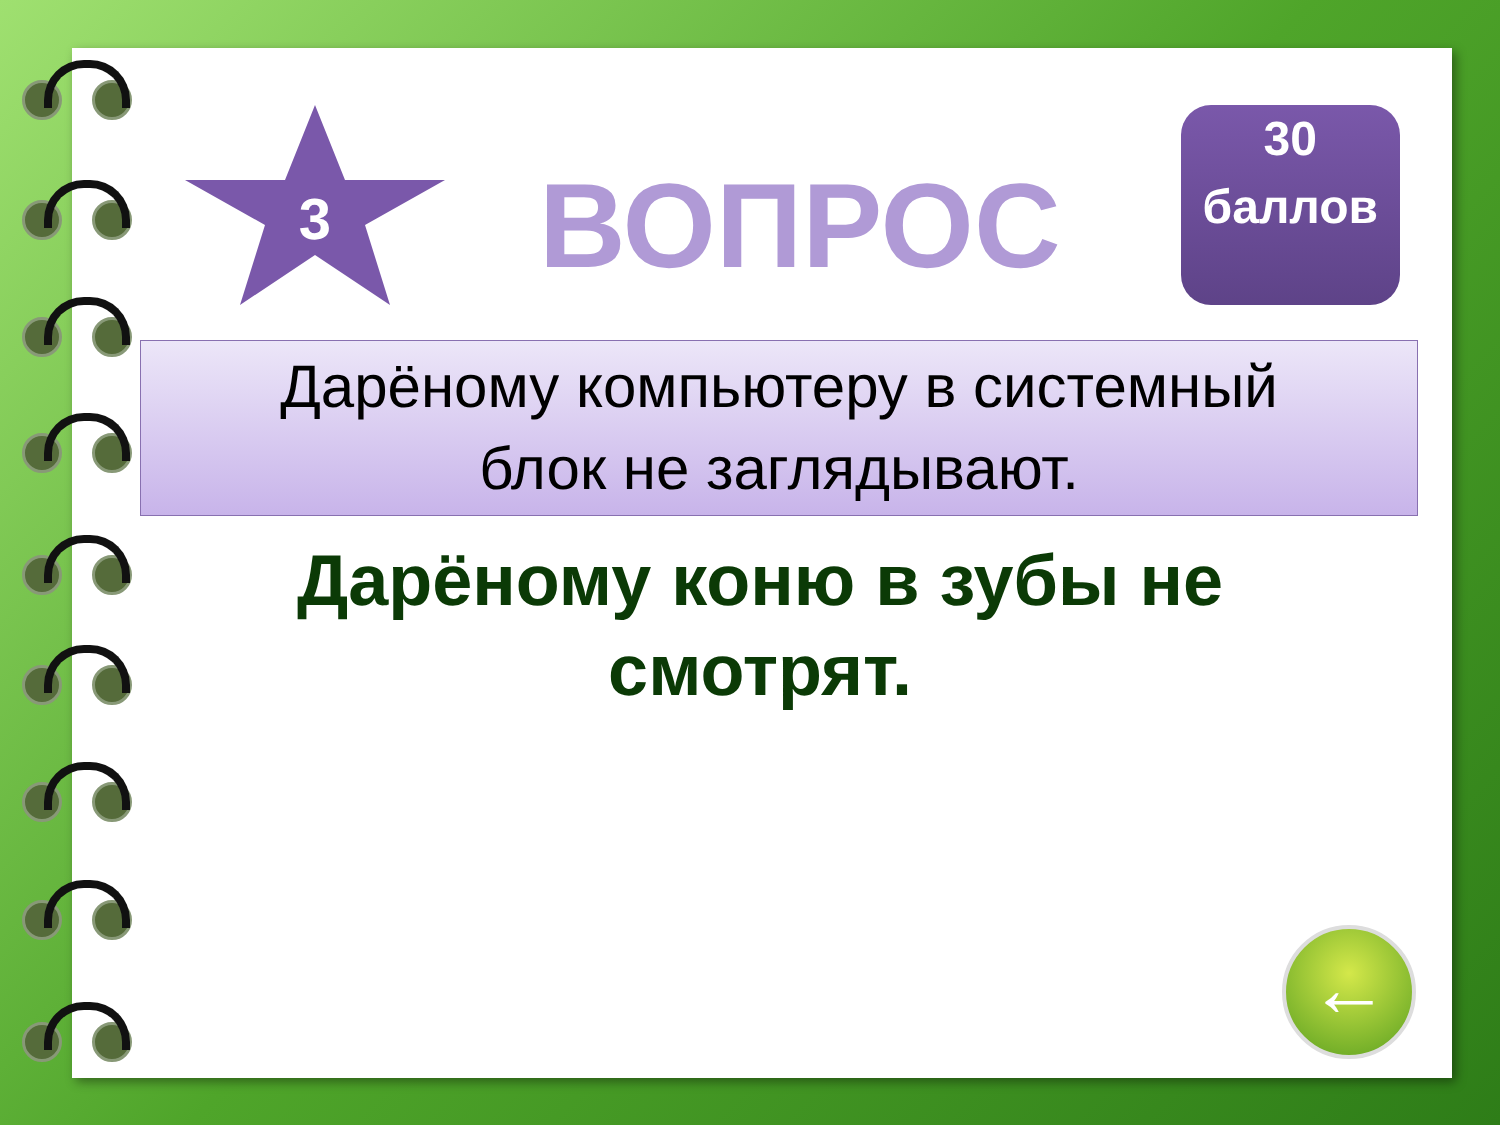3
ВОПРОС
30 баллов
Дарёному компьютеру в системный
блок не заглядывают.
Дарёному коню в зубы не смотрят.
←